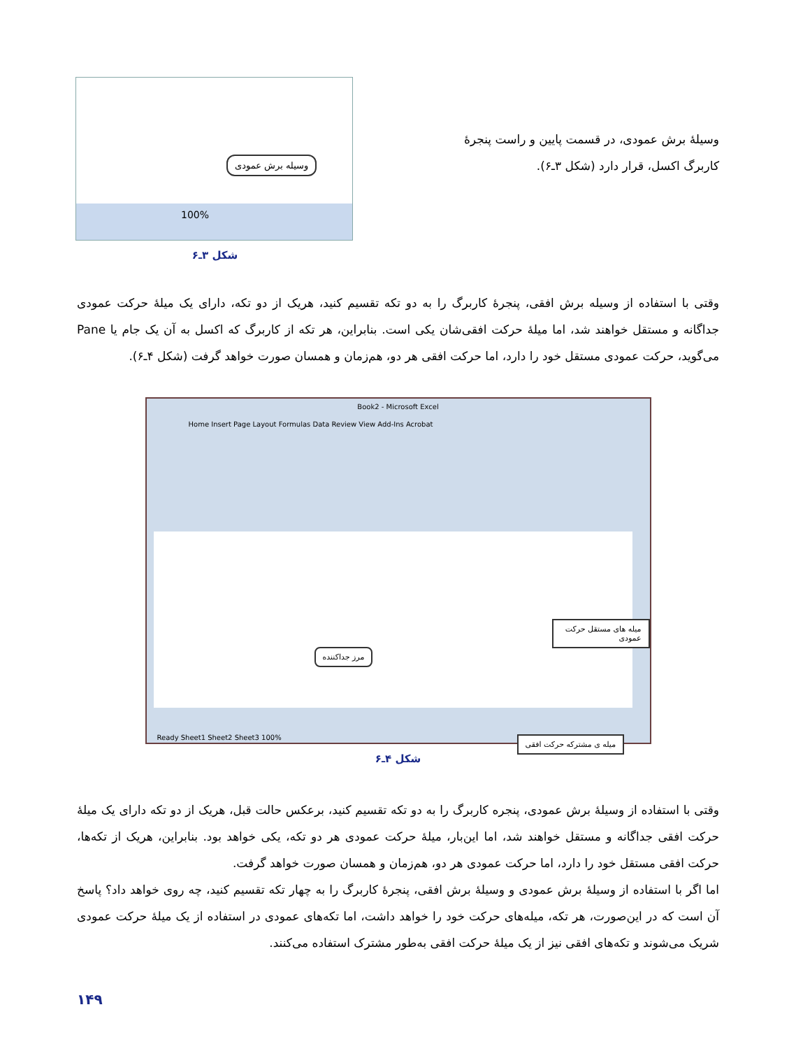وسیلهٔ برش عمودی، در قسمت پایین و راست پنجرهٔ کاربرگ اکسل، قرار دارد (شکل ۳ـ۶).
وسیله برش عمودی
100%
شکل ۳ـ۶
وقتی با استفاده از وسیله برش افقی، پنجرهٔ کاربرگ را به دو تکه تقسیم کنید، هریک از دو تکه، دارای یک میلهٔ حرکت عمودی جداگانه و مستقل خواهند شد، اما میلهٔ حرکت افقی‌شان یکی است. بنابراین، هر تکه از کاربرگ که اکسل به آن یک جام یا Pane می‌گوید، حرکت عمودی مستقل خود را دارد، اما حرکت افقی هر دو، هم‌زمان و همسان صورت خواهد گرفت (شکل ۴ـ۶).
Book2 - Microsoft Excel
Home Insert Page Layout Formulas Data Review View Add-Ins Acrobat
میله های مستقل حرکت عمودی
مرز جداکننده
میله ی مشترکه حرکت افقی
Ready Sheet1 Sheet2 Sheet3 100%
شکل ۴ـ۶
وقتی با استفاده از وسیلهٔ برش عمودی، پنجره کاربرگ را به دو تکه تقسیم کنید، برعکس حالت قبل، هریک از دو تکه دارای یک میلهٔ حرکت افقی جداگانه و مستقل خواهند شد، اما این‌بار، میلهٔ حرکت عمودی هر دو تکه، یکی خواهد بود. بنابراین، هریک از تکه‌ها، حرکت افقی مستقل خود را دارد، اما حرکت عمودی هر دو، هم‌زمان و همسان صورت خواهد گرفت.
اما اگر با استفاده از وسیلهٔ برش عمودی و وسیلهٔ برش افقی، پنجرهٔ کاربرگ را به چهار تکه تقسیم کنید، چه روی خواهد داد؟ پاسخ آن است که در این‌صورت، هر تکه، میله‌های حرکت خود را خواهد داشت، اما تکه‌های عمودی در استفاده از یک میلهٔ حرکت عمودی شریک می‌شوند و تکه‌های افقی نیز از یک میلهٔ حرکت افقی به‌طور مشترک استفاده می‌کنند.
۱۴۹